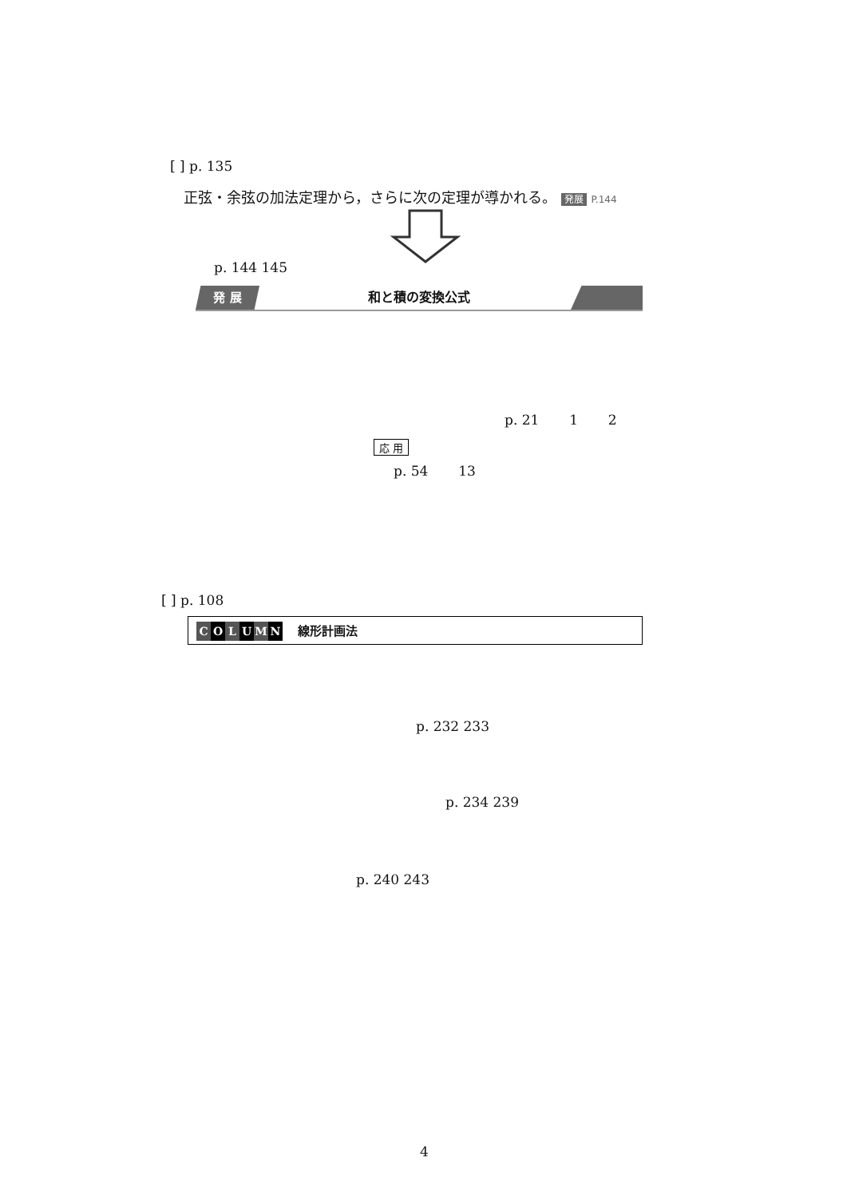[ ] p. 135
正弦・余弦の加法定理から，さらに次の定理が導かれる。 発展 P.144
p. 144 145
発 展
和と積の変換公式
p. 21 1 2
応 用
p. 54 13
[ ] p. 108
COLUMN 線形計画法
p. 232 233
p. 234 239
p. 240 243
4